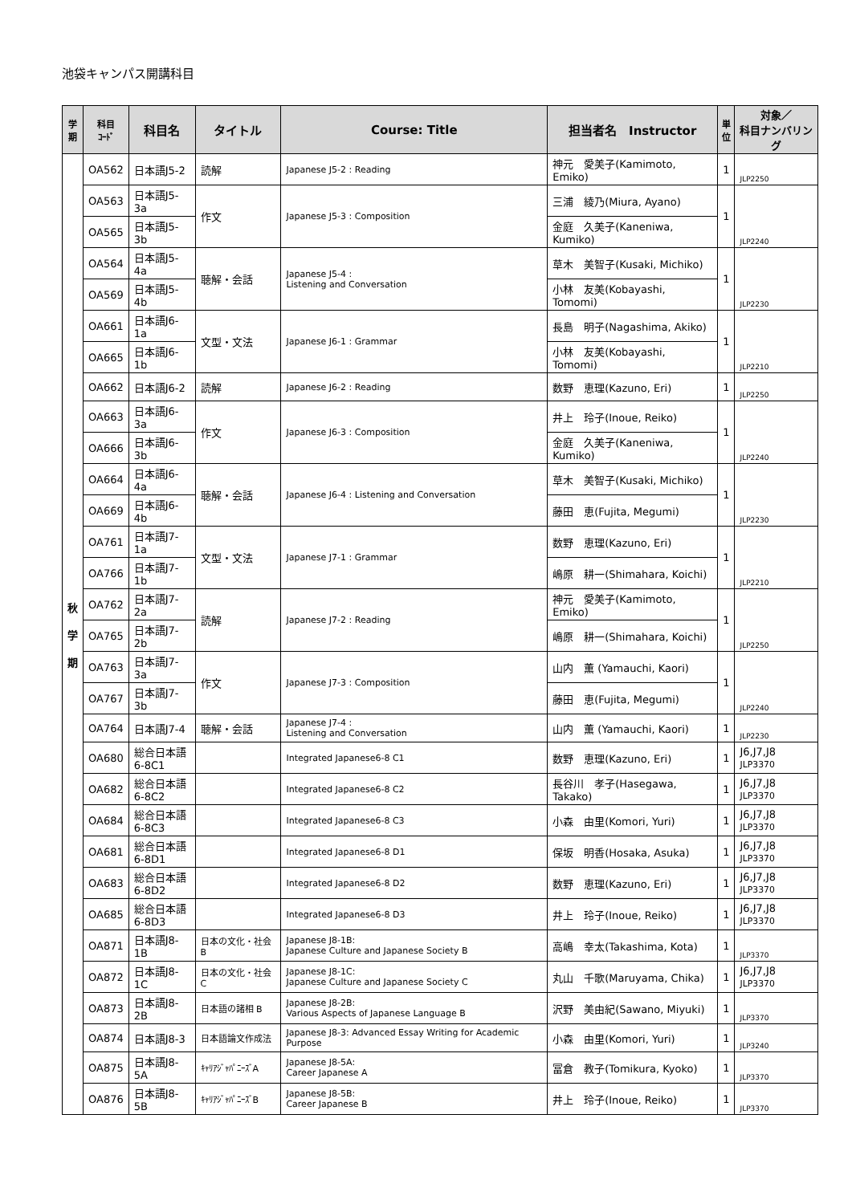池袋キャンパス開講科目
| 学 期 | 科目 ｺｰﾄﾞ | 科目名 | タイトル | Course: Title | 担当者名 Instructor | 単 位 | 対象／ 科目ナンバリング |
| --- | --- | --- | --- | --- | --- | --- | --- |
| 秋 学 期 | OA562 | 日本語J5-2 | 読解 | Japanese J5-2 : Reading | 神元 愛美子(Kamimoto, Emiko) | 1 | JLP2250 |
| | OA563 | 日本語J5-3a | 作文 | Japanese J5-3 : Composition | 三浦 綾乃(Miura, Ayano) | 1 | JLP2240 |
| | OA565 | 日本語J5-3b | | | 金庭 久美子(Kaneniwa, Kumiko) | | |
| | OA564 | 日本語J5-4a | 聴解・会話 | Japanese J5-4 : Listening and Conversation | 草木 美智子(Kusaki, Michiko) | 1 | JLP2230 |
| | OA569 | 日本語J5-4b | | | 小林 友美(Kobayashi, Tomomi) | | |
| | OA661 | 日本語J6-1a | 文型・文法 | Japanese J6-1 : Grammar | 長島 明子(Nagashima, Akiko) | 1 | JLP2210 |
| | OA665 | 日本語J6-1b | | | 小林 友美(Kobayashi, Tomomi) | | |
| | OA662 | 日本語J6-2 | 読解 | Japanese J6-2 : Reading | 数野 恵理(Kazuno, Eri) | 1 | JLP2250 |
| | OA663 | 日本語J6-3a | 作文 | Japanese J6-3 : Composition | 井上 玲子(Inoue, Reiko) | 1 | JLP2240 |
| | OA666 | 日本語J6-3b | | | 金庭 久美子(Kaneniwa, Kumiko) | | |
| | OA664 | 日本語J6-4a | 聴解・会話 | Japanese J6-4 : Listening and Conversation | 草木 美智子(Kusaki, Michiko) | 1 | JLP2230 |
| | OA669 | 日本語J6-4b | | | 藤田 恵(Fujita, Megumi) | | |
| | OA761 | 日本語J7-1a | 文型・文法 | Japanese J7-1 : Grammar | 数野 恵理(Kazuno, Eri) | 1 | JLP2210 |
| | OA766 | 日本語J7-1b | | | 嶋原 耕一(Shimahara, Koichi) | | |
| | OA762 | 日本語J7-2a | 読解 | Japanese J7-2 : Reading | 神元 愛美子(Kamimoto, Emiko) | 1 | JLP2250 |
| | OA765 | 日本語J7-2b | | | 嶋原 耕一(Shimahara, Koichi) | | |
| | OA763 | 日本語J7-3a | 作文 | Japanese J7-3 : Composition | 山内 薫 (Yamauchi, Kaori) | 1 | JLP2240 |
| | OA767 | 日本語J7-3b | | | 藤田 恵(Fujita, Megumi) | | |
| | OA764 | 日本語J7-4 | 聴解・会話 | Japanese J7-4 : Listening and Conversation | 山内 薫 (Yamauchi, Kaori) | 1 | JLP2230 |
| | OA680 | 総合日本語 6-8C1 | | Integrated Japanese6-8 C1 | 数野 恵理(Kazuno, Eri) | 1 | J6,J7,J8 JLP3370 |
| | OA682 | 総合日本語 6-8C2 | | Integrated Japanese6-8 C2 | 長谷川 孝子(Hasegawa, Takako) | 1 | J6,J7,J8 JLP3370 |
| | OA684 | 総合日本語 6-8C3 | | Integrated Japanese6-8 C3 | 小森 由里(Komori, Yuri) | 1 | J6,J7,J8 JLP3370 |
| | OA681 | 総合日本語 6-8D1 | | Integrated Japanese6-8 D1 | 保坂 明香(Hosaka, Asuka) | 1 | J6,J7,J8 JLP3370 |
| | OA683 | 総合日本語 6-8D2 | | Integrated Japanese6-8 D2 | 数野 恵理(Kazuno, Eri) | 1 | J6,J7,J8 JLP3370 |
| | OA685 | 総合日本語 6-8D3 | | Integrated Japanese6-8 D3 | 井上 玲子(Inoue, Reiko) | 1 | J6,J7,J8 JLP3370 |
| | OA871 | 日本語J8-1B | 日本の文化・社会 B | Japanese J8-1B: Japanese Culture and Japanese Society B | 高嶋 幸太(Takashima, Kota) | 1 | JLP3370 |
| | OA872 | 日本語J8-1C | 日本の文化・社会C | Japanese J8-1C: Japanese Culture and Japanese Society C | 丸山 千歌(Maruyama, Chika) | 1 | J6,J7,J8 JLP3370 |
| | OA873 | 日本語J8-2B | 日本語の諸相 B | Japanese J8-2B: Various Aspects of Japanese Language B | 沢野 美由紀(Sawano, Miyuki) | 1 | JLP3370 |
| | OA874 | 日本語J8-3 | 日本語論文作成法 | Japanese J8-3: Advanced Essay Writing for Academic Purpose | 小森 由里(Komori, Yuri) | 1 | JLP3240 |
| | OA875 | 日本語J8-5A | ｷｬﾘｱｼﾞｬﾊﾟﾆｰｽﾞA | Japanese J8-5A: Career Japanese A | 冨倉 教子(Tomikura, Kyoko) | 1 | JLP3370 |
| | OA876 | 日本語J8-5B | ｷｬﾘｱｼﾞｬﾊﾟﾆｰｽﾞB | Japanese J8-5B: Career Japanese B | 井上 玲子(Inoue, Reiko) | 1 | JLP3370 |